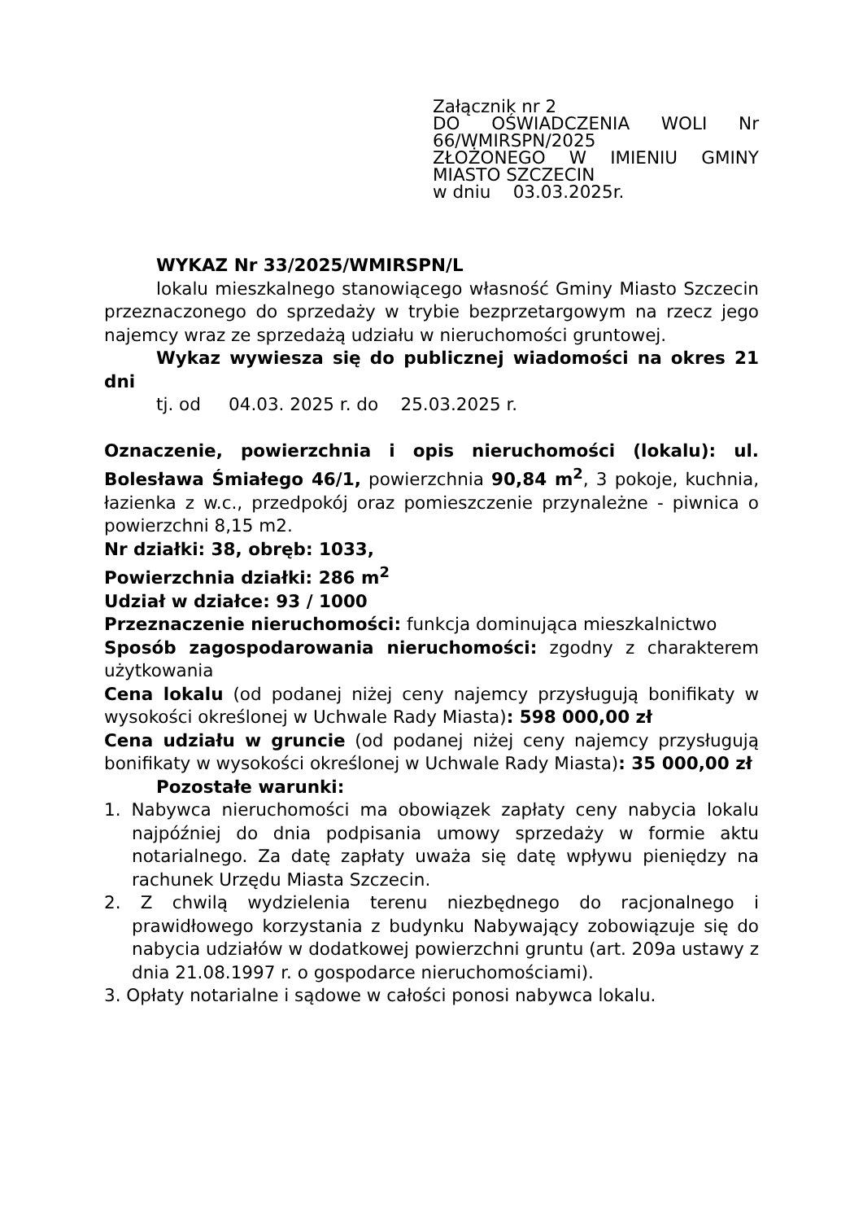Załącznik nr 2
DO OŚWIADCZENIA WOLI Nr 66/WMIRSPN/2025
ZŁOŻONEGO W IMIENIU GMINY MIASTO SZCZECIN
w dniu 03.03.2025r.
WYKAZ Nr 33/2025/WMIRSPN/L
lokalu mieszkalnego stanowiącego własność Gminy Miasto Szczecin przeznaczonego do sprzedaży w trybie bezprzetargowym na rzecz jego najemcy wraz ze sprzedażą udziału w nieruchomości gruntowej.
Wykaz wywiesza się do publicznej wiadomości na okres 21 dni
tj. od 04.03. 2025 r. do 25.03.2025 r.
Oznaczenie, powierzchnia i opis nieruchomości (lokalu): ul. Bolesława Śmiałego 46/1, powierzchnia 90,84 m<sup>2</sup>, 3 pokoje, kuchnia, łazienka z w.c., przedpokój oraz pomieszczenie przynależne - piwnica o powierzchni 8,15 m2.
Nr działki: 38, obręb: 1033,
Powierzchnia działki: 286 m<sup>2</sup>
Udział w działce: 93 / 1000
Przeznaczenie nieruchomości: funkcja dominująca mieszkalnictwo
Sposób zagospodarowania nieruchomości: zgodny z charakterem użytkowania
Cena lokalu (od podanej niżej ceny najemcy przysługują bonifikaty w wysokości określonej w Uchwale Rady Miasta): 598 000,00 zł
Cena udziału w gruncie (od podanej niżej ceny najemcy przysługują bonifikaty w wysokości określonej w Uchwale Rady Miasta): 35 000,00 zł
Pozostałe warunki:
1. Nabywca nieruchomości ma obowiązek zapłaty ceny nabycia lokalu najpóźniej do dnia podpisania umowy sprzedaży w formie aktu notarialnego. Za datę zapłaty uważa się datę wpływu pieniędzy na rachunek Urzędu Miasta Szczecin.
2. Z chwilą wydzielenia terenu niezbędnego do racjonalnego i prawidłowego korzystania z budynku Nabywający zobowiązuje się do nabycia udziałów w dodatkowej powierzchni gruntu (art. 209a ustawy z dnia 21.08.1997 r. o gospodarce nieruchomościami).
3. Opłaty notarialne i sądowe w całości ponosi nabywca lokalu.